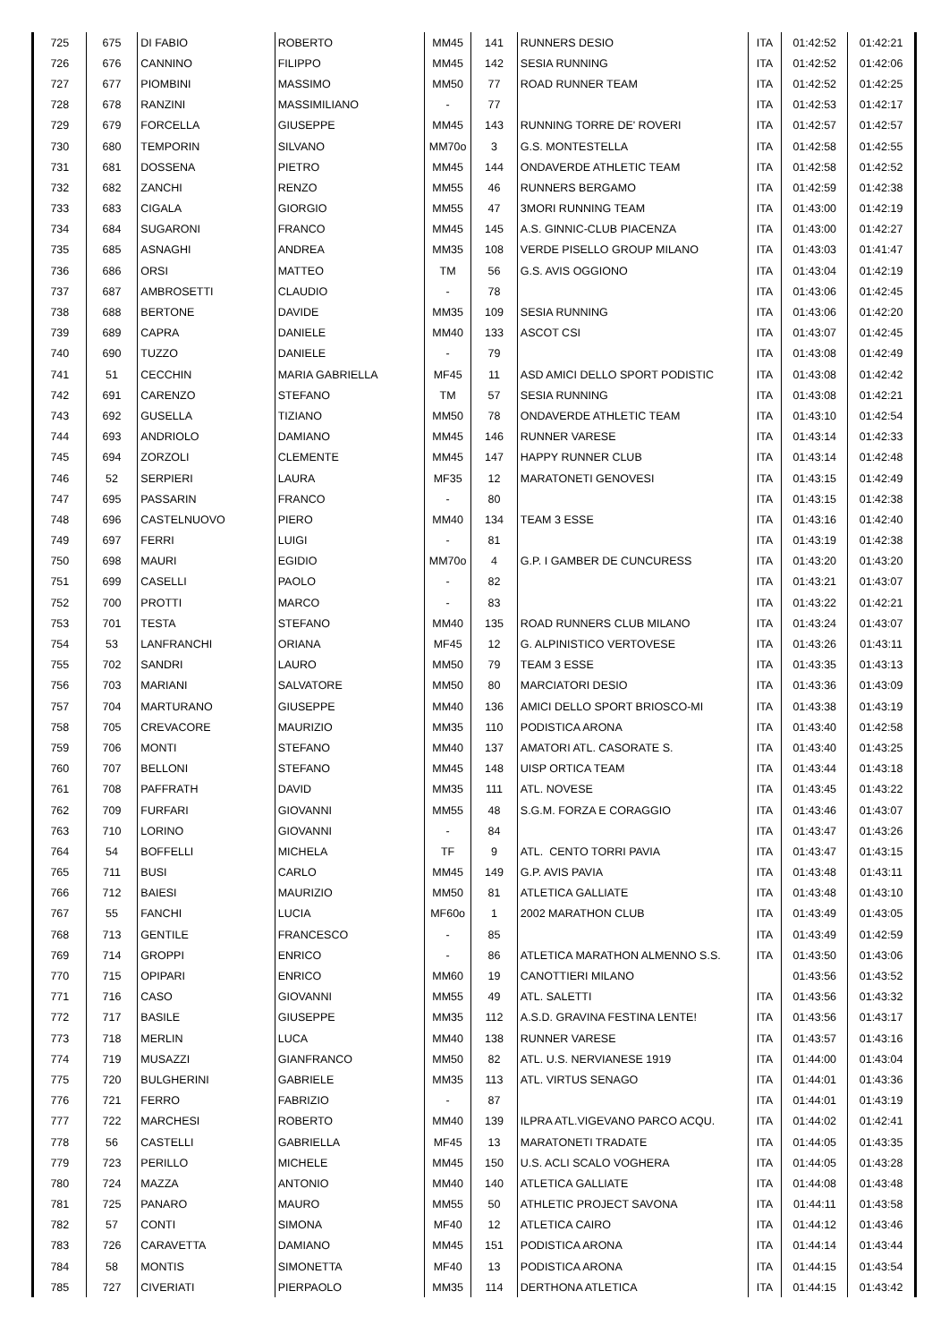| 725 | 675 | DI FABIO | ROBERTO | MM45 | 141 | RUNNERS DESIO | ITA | 01:42:52 | 01:42:21 |
| 726 | 676 | CANNINO | FILIPPO | MM45 | 142 | SESIA RUNNING | ITA | 01:42:52 | 01:42:06 |
| 727 | 677 | PIOMBINI | MASSIMO | MM50 | 77 | ROAD RUNNER TEAM | ITA | 01:42:52 | 01:42:25 |
| 728 | 678 | RANZINI | MASSIMILIANO | - | 77 | | ITA | 01:42:53 | 01:42:17 |
| 729 | 679 | FORCELLA | GIUSEPPE | MM45 | 143 | RUNNING TORRE DE' ROVERI | ITA | 01:42:57 | 01:42:57 |
| 730 | 680 | TEMPORIN | SILVANO | MM70o | 3 | G.S. MONTESTELLA | ITA | 01:42:58 | 01:42:55 |
| 731 | 681 | DOSSENA | PIETRO | MM45 | 144 | ONDAVERDE ATHLETIC TEAM | ITA | 01:42:58 | 01:42:52 |
| 732 | 682 | ZANCHI | RENZO | MM55 | 46 | RUNNERS BERGAMO | ITA | 01:42:59 | 01:42:38 |
| 733 | 683 | CIGALA | GIORGIO | MM55 | 47 | 3MORI RUNNING TEAM | ITA | 01:43:00 | 01:42:19 |
| 734 | 684 | SUGARONI | FRANCO | MM45 | 145 | A.S. GINNIC-CLUB PIACENZA | ITA | 01:43:00 | 01:42:27 |
| 735 | 685 | ASNAGHI | ANDREA | MM35 | 108 | VERDE PISELLO GROUP MILANO | ITA | 01:43:03 | 01:41:47 |
| 736 | 686 | ORSI | MATTEO | TM | 56 | G.S. AVIS OGGIONO | ITA | 01:43:04 | 01:42:19 |
| 737 | 687 | AMBROSETTI | CLAUDIO | - | 78 | | ITA | 01:43:06 | 01:42:45 |
| 738 | 688 | BERTONE | DAVIDE | MM35 | 109 | SESIA RUNNING | ITA | 01:43:06 | 01:42:20 |
| 739 | 689 | CAPRA | DANIELE | MM40 | 133 | ASCOT CSI | ITA | 01:43:07 | 01:42:45 |
| 740 | 690 | TUZZO | DANIELE | - | 79 | | ITA | 01:43:08 | 01:42:49 |
| 741 | 51 | CECCHIN | MARIA GABRIELLA | MF45 | 11 | ASD AMICI DELLO SPORT PODISTIC | ITA | 01:43:08 | 01:42:42 |
| 742 | 691 | CARENZO | STEFANO | TM | 57 | SESIA RUNNING | ITA | 01:43:08 | 01:42:21 |
| 743 | 692 | GUSELLA | TIZIANO | MM50 | 78 | ONDAVERDE ATHLETIC TEAM | ITA | 01:43:10 | 01:42:54 |
| 744 | 693 | ANDRIOLO | DAMIANO | MM45 | 146 | RUNNER VARESE | ITA | 01:43:14 | 01:42:33 |
| 745 | 694 | ZORZOLI | CLEMENTE | MM45 | 147 | HAPPY RUNNER CLUB | ITA | 01:43:14 | 01:42:48 |
| 746 | 52 | SERPIERI | LAURA | MF35 | 12 | MARATONETI GENOVESI | ITA | 01:43:15 | 01:42:49 |
| 747 | 695 | PASSARIN | FRANCO | - | 80 | | ITA | 01:43:15 | 01:42:38 |
| 748 | 696 | CASTELNUOVO | PIERO | MM40 | 134 | TEAM 3 ESSE | ITA | 01:43:16 | 01:42:40 |
| 749 | 697 | FERRI | LUIGI | - | 81 | | ITA | 01:43:19 | 01:42:38 |
| 750 | 698 | MAURI | EGIDIO | MM70o | 4 | G.P. I GAMBER DE CUNCURESS | ITA | 01:43:20 | 01:43:20 |
| 751 | 699 | CASELLI | PAOLO | - | 82 | | ITA | 01:43:21 | 01:43:07 |
| 752 | 700 | PROTTI | MARCO | - | 83 | | ITA | 01:43:22 | 01:42:21 |
| 753 | 701 | TESTA | STEFANO | MM40 | 135 | ROAD RUNNERS CLUB MILANO | ITA | 01:43:24 | 01:43:07 |
| 754 | 53 | LANFRANCHI | ORIANA | MF45 | 12 | G. ALPINISTICO VERTOVESE | ITA | 01:43:26 | 01:43:11 |
| 755 | 702 | SANDRI | LAURO | MM50 | 79 | TEAM 3 ESSE | ITA | 01:43:35 | 01:43:13 |
| 756 | 703 | MARIANI | SALVATORE | MM50 | 80 | MARCIATORI DESIO | ITA | 01:43:36 | 01:43:09 |
| 757 | 704 | MARTURANO | GIUSEPPE | MM40 | 136 | AMICI DELLO SPORT BRIOSCO-MI | ITA | 01:43:38 | 01:43:19 |
| 758 | 705 | CREVACORE | MAURIZIO | MM35 | 110 | PODISTICA ARONA | ITA | 01:43:40 | 01:42:58 |
| 759 | 706 | MONTI | STEFANO | MM40 | 137 | AMATORI ATL. CASORATE S. | ITA | 01:43:40 | 01:43:25 |
| 760 | 707 | BELLONI | STEFANO | MM45 | 148 | UISP ORTICA TEAM | ITA | 01:43:44 | 01:43:18 |
| 761 | 708 | PAFFRATH | DAVID | MM35 | 111 | ATL. NOVESE | ITA | 01:43:45 | 01:43:22 |
| 762 | 709 | FURFARI | GIOVANNI | MM55 | 48 | S.G.M. FORZA E CORAGGIO | ITA | 01:43:46 | 01:43:07 |
| 763 | 710 | LORINO | GIOVANNI | - | 84 | | ITA | 01:43:47 | 01:43:26 |
| 764 | 54 | BOFFELLI | MICHELA | TF | 9 | ATL. CENTO TORRI PAVIA | ITA | 01:43:47 | 01:43:15 |
| 765 | 711 | BUSI | CARLO | MM45 | 149 | G.P. AVIS PAVIA | ITA | 01:43:48 | 01:43:11 |
| 766 | 712 | BAIESI | MAURIZIO | MM50 | 81 | ATLETICA GALLIATE | ITA | 01:43:48 | 01:43:10 |
| 767 | 55 | FANCHI | LUCIA | MF60o | 1 | 2002 MARATHON CLUB | ITA | 01:43:49 | 01:43:05 |
| 768 | 713 | GENTILE | FRANCESCO | - | 85 | | ITA | 01:43:49 | 01:42:59 |
| 769 | 714 | GROPPI | ENRICO | - | 86 | ATLETICA MARATHON ALMENNO S.S. | ITA | 01:43:50 | 01:43:06 |
| 770 | 715 | OPIPARI | ENRICO | MM60 | 19 | CANOTTIERI MILANO | | 01:43:56 | 01:43:52 |
| 771 | 716 | CASO | GIOVANNI | MM55 | 49 | ATL. SALETTI | ITA | 01:43:56 | 01:43:32 |
| 772 | 717 | BASILE | GIUSEPPE | MM35 | 112 | A.S.D. GRAVINA FESTINA LENTE! | ITA | 01:43:56 | 01:43:17 |
| 773 | 718 | MERLIN | LUCA | MM40 | 138 | RUNNER VARESE | ITA | 01:43:57 | 01:43:16 |
| 774 | 719 | MUSAZZI | GIANFRANCO | MM50 | 82 | ATL. U.S. NERVIANESE 1919 | ITA | 01:44:00 | 01:43:04 |
| 775 | 720 | BULGHERINI | GABRIELE | MM35 | 113 | ATL. VIRTUS SENAGO | ITA | 01:44:01 | 01:43:36 |
| 776 | 721 | FERRO | FABRIZIO | - | 87 | | ITA | 01:44:01 | 01:43:19 |
| 777 | 722 | MARCHESI | ROBERTO | MM40 | 139 | ILPRA ATL.VIGEVANO PARCO ACQU. | ITA | 01:44:02 | 01:42:41 |
| 778 | 56 | CASTELLI | GABRIELLA | MF45 | 13 | MARATONETI TRADATE | ITA | 01:44:05 | 01:43:35 |
| 779 | 723 | PERILLO | MICHELE | MM45 | 150 | U.S. ACLI SCALO VOGHERA | ITA | 01:44:05 | 01:43:28 |
| 780 | 724 | MAZZA | ANTONIO | MM40 | 140 | ATLETICA GALLIATE | ITA | 01:44:08 | 01:43:48 |
| 781 | 725 | PANARO | MAURO | MM55 | 50 | ATHLETIC PROJECT SAVONA | ITA | 01:44:11 | 01:43:58 |
| 782 | 57 | CONTI | SIMONA | MF40 | 12 | ATLETICA CAIRO | ITA | 01:44:12 | 01:43:46 |
| 783 | 726 | CARAVETTA | DAMIANO | MM45 | 151 | PODISTICA ARONA | ITA | 01:44:14 | 01:43:44 |
| 784 | 58 | MONTIS | SIMONETTA | MF40 | 13 | PODISTICA ARONA | ITA | 01:44:15 | 01:43:54 |
| 785 | 727 | CIVERIATI | PIERPAOLO | MM35 | 114 | DERTHONA ATLETICA | ITA | 01:44:15 | 01:43:42 |